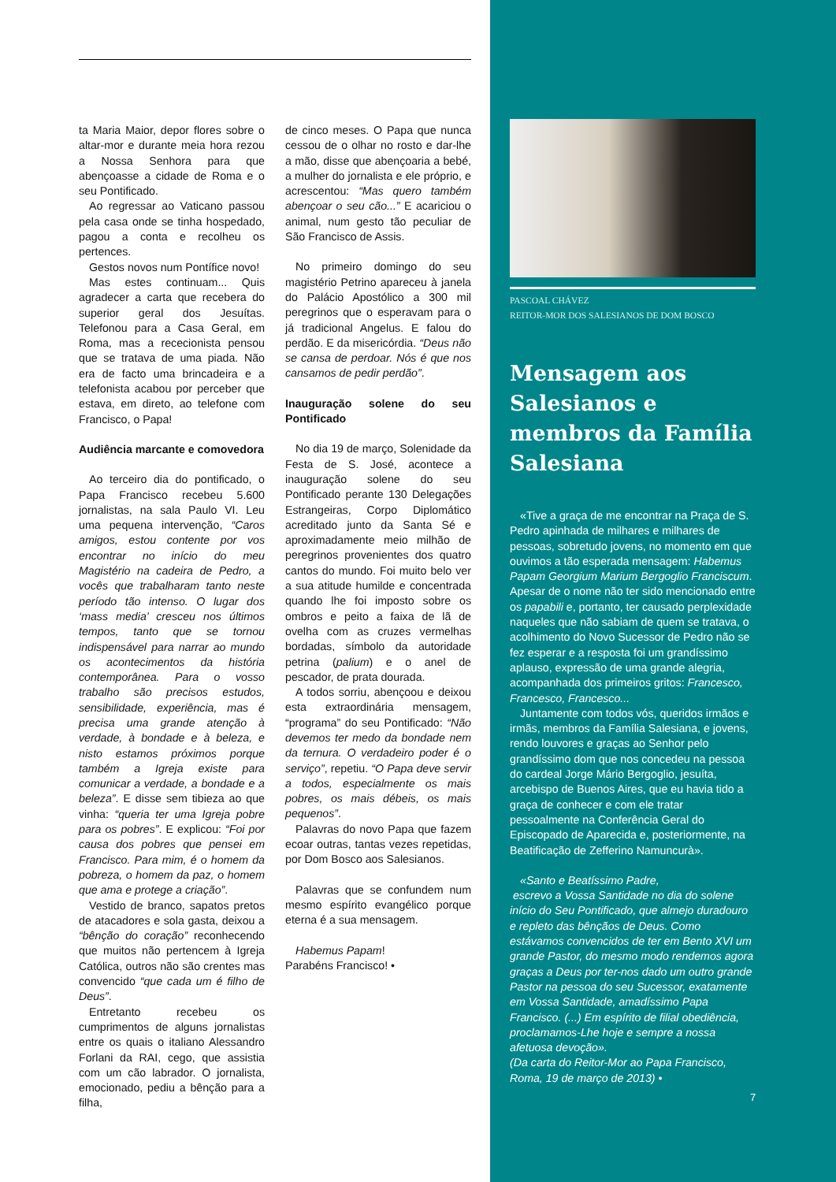ta Maria Maior, depor flores sobre o altar-mor e durante meia hora rezou a Nossa Senhora para que abençoasse a cidade de Roma e o seu Pontificado.
Ao regressar ao Vaticano passou pela casa onde se tinha hospedado, pagou a conta e recolheu os pertences.
Gestos novos num Pontífice novo!
Mas estes continuam... Quis agradecer a carta que recebera do superior geral dos Jesuítas. Telefonou para a Casa Geral, em Roma, mas a rececionista pensou que se tratava de uma piada. Não era de facto uma brincadeira e a telefonista acabou por perceber que estava, em direto, ao telefone com Francisco, o Papa!
Audiência marcante e comovedora
Ao terceiro dia do pontificado, o Papa Francisco recebeu 5.600 jornalistas, na sala Paulo VI. Leu uma pequena intervenção, “Caros amigos, estou contente por vos encontrar no início do meu Magistério na cadeira de Pedro, a vocês que trabalharam tanto neste período tão intenso. O lugar dos ‘mass media’ cresceu nos últimos tempos, tanto que se tornou indispensável para narrar ao mundo os acontecimentos da história contemporânea. Para o vosso trabalho são precisos estudos, sensibilidade, experiência, mas é precisa uma grande atenção à verdade, à bondade e à beleza, e nisto estamos próximos porque também a Igreja existe para comunicar a verdade, a bondade e a beleza”. E disse sem tibieza ao que vinha: “queria ter uma Igreja pobre para os pobres”. E explicou: “Foi por causa dos pobres que pensei em Francisco. Para mim, é o homem da pobreza, o homem da paz, o homem que ama e protege a criação”.
Vestido de branco, sapatos pretos de atacadores e sola gasta, deixou a “bênção do coração” reconhecendo que muitos não pertencem à Igreja Católica, outros não são crentes mas convencido “que cada um é filho de Deus”.
Entretanto recebeu os cumprimentos de alguns jornalistas entre os quais o italiano Alessandro Forlani da RAI, cego, que assistia com um cão labrador. O jornalista, emocionado, pediu a bênção para a filha,
de cinco meses. O Papa que nunca cessou de o olhar no rosto e dar-lhe a mão, disse que abençoaria a bebé, a mulher do jornalista e ele próprio, e acrescentou: “Mas quero também abençoar o seu cão...” E acariciou o animal, num gesto tão peculiar de São Francisco de Assis.
No primeiro domingo do seu magistério Petrino apareceu à janela do Palácio Apostólico a 300 mil peregrinos que o esperavam para o já tradicional Angelus. E falou do perdão. E da misericórdia. “Deus não se cansa de perdoar. Nós é que nos cansamos de pedir perdão”.
Inauguração solene do seu Pontificado
No dia 19 de março, Solenidade da Festa de S. José, acontece a inauguração solene do seu Pontificado perante 130 Delegações Estrangeiras, Corpo Diplomático acreditado junto da Santa Sé e aproximadamente meio milhão de peregrinos provenientes dos quatro cantos do mundo. Foi muito belo ver a sua atitude humilde e concentrada quando lhe foi imposto sobre os ombros e peito a faixa de lã de ovelha com as cruzes vermelhas bordadas, símbolo da autoridade petrina (palium) e o anel de pescador, de prata dourada.
A todos sorriu, abençoou e deixou esta extraordinária mensagem, “programa” do seu Pontificado: “Não devemos ter medo da bondade nem da ternura. O verdadeiro poder é o serviço”, repetiu. “O Papa deve servir a todos, especialmente os mais pobres, os mais débeis, os mais pequenos”.
Palavras do novo Papa que fazem ecoar outras, tantas vezes repetidas, por Dom Bosco aos Salesianos.
Palavras que se confundem num mesmo espírito evangélico porque eterna é a sua mensagem.
Habemus Papam!
Parabéns Francisco! •
PASCOAL CHÁVEZ
REITOR-MOR DOS SALESIANOS DE DOM BOSCO
Mensagem aos Salesianos e membros da Família Salesiana
«Tive a graça de me encontrar na Praça de S. Pedro apinhada de milhares e milhares de pessoas, sobretudo jovens, no momento em que ouvimos a tão esperada mensagem: Habemus Papam Georgium Marium Bergoglio Franciscum. Apesar de o nome não ter sido mencionado entre os papabili e, portanto, ter causado perplexidade naqueles que não sabiam de quem se tratava, o acolhimento do Novo Sucessor de Pedro não se fez esperar e a resposta foi um grandíssimo aplauso, expressão de uma grande alegria, acompanhada dos primeiros gritos: Francesco, Francesco, Francesco...
Juntamente com todos vós, queridos irmãos e irmãs, membros da Família Salesiana, e jovens, rendo louvores e graças ao Senhor pelo grandíssimo dom que nos concedeu na pessoa do cardeal Jorge Mário Bergoglio, jesuíta, arcebispo de Buenos Aires, que eu havia tido a graça de conhecer e com ele tratar pessoalmente na Conferência Geral do Episcopado de Aparecida e, posteriormente, na Beatificação de Zefferino Namuncurà».
«Santo e Beatíssimo Padre,
escrevo a Vossa Santidade no dia do solene início do Seu Pontificado, que almejo duradouro e repleto das bênçãos de Deus. Como estávamos convencidos de ter em Bento XVI um grande Pastor, do mesmo modo rendemos agora graças a Deus por ter-nos dado um outro grande Pastor na pessoa do seu Sucessor, exatamente em Vossa Santidade, amadíssimo Papa Francisco. (...) Em espírito de filial obediência, proclamamos-Lhe hoje e sempre a nossa afetuosa devoção».
(Da carta do Reitor-Mor ao Papa Francisco, Roma, 19 de março de 2013) •
7